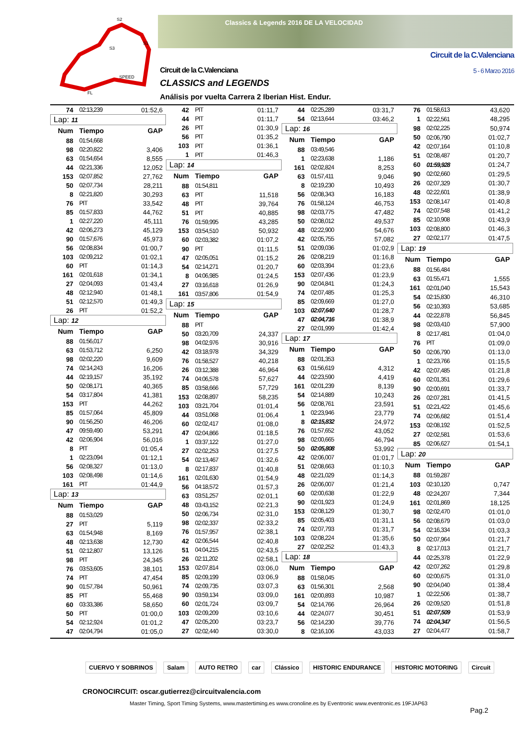S2
S3
S1
SPEED
FL
Classics & Legends 2016 DE LA VELOCIDAD
Circuit de la C.Valenciana
5 - 6 Marzo 2016 Circuit de la C.Valenciana
CLASSICS and LEGENDS
Análisis por vuelta Carrera 2 Iberian Hist. Endur.
| 74 | 02:13,239 | 01:52,6 |
| Lap: 11 | | |
| Num | Tiempo | GAP |
| 88 | 01:54,668 | |
| 98 | 02:20,822 | 3,406 |
| 63 | 01:54,654 | 8,555 |
| 44 | 02:21,336 | 12,052 |
| 153 | 02:07,852 | 27,762 |
| 50 | 02:07,734 | 28,211 |
| 8 | 02:21,820 | 30,293 |
| 76 | PIT | 33,542 |
| 85 | 01:57,833 | 44,762 |
| 1 | 02:27,220 | 45,111 |
| 42 | 02:06,273 | 45,129 |
| 90 | 01:57,676 | 45,973 |
| 56 | 02:08,834 | 01:00,7 |
| 103 | 02:09,212 | 01:02,1 |
| 60 | PIT | 01:14,3 |
| 161 | 02:01,618 | 01:34,1 |
| 27 | 02:04,093 | 01:43,4 |
| 48 | 02:12,940 | 01:48,1 |
| 51 | 02:12,570 | 01:49,3 |
| 26 | PIT | 01:52,2 |
| Lap: 12 | | |
| Num | Tiempo | GAP |
| 88 | 01:56,017 | |
| 63 | 01:53,712 | 6,250 |
| 98 | 02:02,220 | 9,609 |
| 74 | 02:14,243 | 16,206 |
| 44 | 02:19,157 | 35,192 |
| 50 | 02:08,171 | 40,365 |
| 54 | 03:17,804 | 41,381 |
| 153 | PIT | 44,262 |
| 85 | 01:57,064 | 45,809 |
| 90 | 01:56,250 | 46,206 |
| 47 | 09:59,490 | 53,291 |
| 42 | 02:06,904 | 56,016 |
| 8 | PIT | 01:05,4 |
| 1 | 02:23,094 | 01:12,1 |
| 56 | 02:08,327 | 01:13,0 |
| 103 | 02:08,498 | 01:14,6 |
| 161 | PIT | 01:44,9 |
| Lap: 13 | | |
| Num | Tiempo | GAP |
| 88 | 01:53,029 | |
| 27 | PIT | 5,119 |
| 63 | 01:54,948 | 8,169 |
| 48 | 02:13,638 | 12,730 |
| 51 | 02:12,807 | 13,126 |
| 98 | PIT | 24,345 |
| 76 | 03:53,605 | 38,101 |
| 74 | PIT | 47,454 |
| 90 | 01:57,784 | 50,961 |
| 85 | PIT | 55,468 |
| 60 | 03:33,386 | 58,650 |
| 50 | PIT | 01:00,0 |
| 54 | 02:12,924 | 01:01,2 |
| 47 | 02:04,794 | 01:05,0 |
| 42 | PIT | 01:11,7 |
| 44 | PIT | 01:11,7 |
| 26 | PIT | 01:30,9 |
| 56 | PIT | 01:35,2 |
| 103 | PIT | 01:36,1 |
| 1 | PIT | 01:46,3 |
| Lap: 14 | | |
| Num | Tiempo | GAP |
| 88 | 01:54,811 | |
| 63 | PIT | 11,518 |
| 48 | PIT | 39,764 |
| 51 | PIT | 40,885 |
| 76 | 01:59,995 | 43,285 |
| 153 | 03:54,510 | 50,932 |
| 60 | 02:03,382 | 01:07,2 |
| 90 | PIT | 01:11,5 |
| 47 | 02:05,051 | 01:15,2 |
| 54 | 02:14,271 | 01:20,7 |
| 8 | 04:06,985 | 01:24,5 |
| 27 | 03:16,618 | 01:26,9 |
| 161 | 03:57,806 | 01:54,9 |
| Lap: 15 | | |
| Num | Tiempo | GAP |
| 88 | PIT | |
| 50 | 03:20,709 | 24,337 |
| 98 | 04:02,976 | 30,916 |
| 42 | 03:18,978 | 34,329 |
| 76 | 01:58,527 | 40,218 |
| 26 | 03:12,388 | 46,964 |
| 74 | 04:06,578 | 57,627 |
| 85 | 03:58,666 | 57,729 |
| 153 | 02:08,897 | 58,235 |
| 103 | 03:21,704 | 01:01,4 |
| 44 | 03:51,068 | 01:06,4 |
| 60 | 02:02,417 | 01:08,0 |
| 47 | 02:04,866 | 01:18,5 |
| 1 | 03:37,122 | 01:27,0 |
| 27 | 02:02,253 | 01:27,5 |
| 54 | 02:13,467 | 01:32,6 |
| 8 | 02:17,837 | 01:40,8 |
| 161 | 02:01,630 | 01:54,9 |
| 56 | 04:18,572 | 01:57,3 |
| 63 | 03:51,257 | 02:01,1 |
| 48 | 03:43,152 | 02:21,3 |
| 50 | 02:06,734 | 02:31,0 |
| 98 | 02:02,337 | 02:33,2 |
| 76 | 01:57,957 | 02:38,1 |
| 42 | 02:06,544 | 02:40,8 |
| 51 | 04:04,215 | 02:43,5 |
| 26 | 02:11,202 | 02:58,1 |
| 153 | 02:07,814 | 03:06,0 |
| 85 | 02:09,199 | 03:06,9 |
| 74 | 02:09,735 | 03:07,3 |
| 90 | 03:59,134 | 03:09,0 |
| 60 | 02:01,724 | 03:09,7 |
| 103 | 02:09,209 | 03:10,6 |
| 47 | 02:05,200 | 03:23,7 |
| 27 | 02:02,440 | 03:30,0 |
| 44 | 02:25,289 | 03:31,7 |
| 54 | 02:13,644 | 03:46,2 |
| Lap: 16 | | |
| Num | Tiempo | GAP |
| 88 | 03:49,546 | |
| 1 | 02:23,638 | 1,186 |
| 161 | 02:02,824 | 8,253 |
| 63 | 01:57,411 | 9,046 |
| 8 | 02:19,230 | 10,493 |
| 56 | 02:08,343 | 16,183 |
| 76 | 01:58,124 | 46,753 |
| 98 | 02:03,775 | 47,482 |
| 50 | 02:08,012 | 49,537 |
| 48 | 02:22,900 | 54,676 |
| 42 | 02:05,755 | 57,082 |
| 51 | 02:09,036 | 01:02,9 |
| 26 | 02:08,219 | 01:16,8 |
| 60 | 02:03,394 | 01:23,6 |
| 153 | 02:07,436 | 01:23,9 |
| 90 | 02:04,841 | 01:24,3 |
| 74 | 02:07,485 | 01:25,3 |
| 85 | 02:09,669 | 01:27,0 |
| 103 | 02:07,640 | 01:28,7 |
| 47 | 02:04,716 | 01:38,9 |
| 27 | 02:01,999 | 01:42,4 |
| Lap: 17 | | |
| Num | Tiempo | GAP |
| 88 | 02:01,353 | |
| 63 | 01:56,619 | 4,312 |
| 44 | 02:23,590 | 4,419 |
| 161 | 02:01,239 | 8,139 |
| 54 | 02:14,889 | 10,243 |
| 56 | 02:08,761 | 23,591 |
| 1 | 02:23,946 | 23,779 |
| 8 | 02:15,832 | 24,972 |
| 76 | 01:57,652 | 43,052 |
| 98 | 02:00,665 | 46,794 |
| 50 | 02:05,808 | 53,992 |
| 42 | 02:06,007 | 01:01,7 |
| 51 | 02:08,663 | 01:10,3 |
| 48 | 02:21,029 | 01:14,3 |
| 26 | 02:06,007 | 01:21,4 |
| 60 | 02:00,638 | 01:22,9 |
| 90 | 02:01,923 | 01:24,9 |
| 153 | 02:08,129 | 01:30,7 |
| 85 | 02:05,403 | 01:31,1 |
| 74 | 02:07,793 | 01:31,7 |
| 103 | 02:08,224 | 01:35,6 |
| 27 | 02:02,252 | 01:43,3 |
| Lap: 18 | | |
| Num | Tiempo | GAP |
| 88 | 01:58,045 | |
| 63 | 01:56,301 | 2,568 |
| 161 | 02:00,893 | 10,987 |
| 54 | 02:14,766 | 26,964 |
| 44 | 02:24,077 | 30,451 |
| 56 | 02:14,230 | 39,776 |
| 8 | 02:16,106 | 43,033 |
| 76 | 01:58,613 | 43,620 |
| 1 | 02:22,561 | 48,295 |
| 98 | 02:02,225 | 50,974 |
| 50 | 02:06,790 | 01:02,7 |
| 42 | 02:07,164 | 01:10,8 |
| 51 | 02:08,487 | 01:20,7 |
| 60 | 01:59,928 | 01:24,7 |
| 90 | 02:02,660 | 01:29,5 |
| 26 | 02:07,329 | 01:30,7 |
| 48 | 02:22,601 | 01:38,9 |
| 153 | 02:08,147 | 01:40,8 |
| 74 | 02:07,548 | 01:41,2 |
| 85 | 02:10,908 | 01:43,9 |
| 103 | 02:08,800 | 01:46,3 |
| 27 | 02:02,177 | 01:47,5 |
| Lap: 19 | | |
| Num | Tiempo | GAP |
| 88 | 01:56,484 | |
| 63 | 01:55,471 | 1,555 |
| 161 | 02:01,040 | 15,543 |
| 54 | 02:15,830 | 46,310 |
| 56 | 02:10,393 | 53,685 |
| 44 | 02:22,878 | 56,845 |
| 98 | 02:03,410 | 57,900 |
| 8 | 02:17,481 | 01:04,0 |
| 76 | PIT | 01:09,0 |
| 50 | 02:06,790 | 01:13,0 |
| 1 | 02:23,766 | 01:15,5 |
| 42 | 02:07,485 | 01:21,8 |
| 60 | 02:01,351 | 01:29,6 |
| 90 | 02:00,691 | 01:33,7 |
| 26 | 02:07,281 | 01:41,5 |
| 51 | 02:21,422 | 01:45,6 |
| 74 | 02:06,682 | 01:51,4 |
| 153 | 02:08,192 | 01:52,5 |
| 27 | 02:02,581 | 01:53,6 |
| 85 | 02:06,627 | 01:54,1 |
| Lap: 20 | | |
| Num | Tiempo | GAP |
| 88 | 01:59,287 | |
| 103 | 02:10,120 | 0,747 |
| 48 | 02:24,207 | 7,344 |
| 161 | 02:01,869 | 18,125 |
| 98 | 02:02,470 | 01:01,0 |
| 56 | 02:08,679 | 01:03,0 |
| 54 | 02:16,334 | 01:03,3 |
| 50 | 02:07,964 | 01:21,7 |
| 8 | 02:17,013 | 01:21,7 |
| 44 | 02:25,378 | 01:22,9 |
| 42 | 02:07,262 | 01:29,8 |
| 60 | 02:00,675 | 01:31,0 |
| 90 | 02:04,040 | 01:38,4 |
| 1 | 02:22,506 | 01:38,7 |
| 26 | 02:09,520 | 01:51,8 |
| 51 | 02:07,509 | 01:53,9 |
| 74 | 02:04,347 | 01:56,5 |
| 27 | 02:04,477 | 01:58,7 |
CUERVO Y SOBRINOS Salam AUTO RETRO car Clássico HISTORIC ENDURANCE HISTORIC MOTORING Circuit
CRONOCIRCUIT: oscar.gutierrez@circuitvalencia.com
Master Timing, Sport Timing Systems, www.mastertiming.es www.cronoline.es by Eventronic www.eventronic.es 19FJAP63
Pag.2